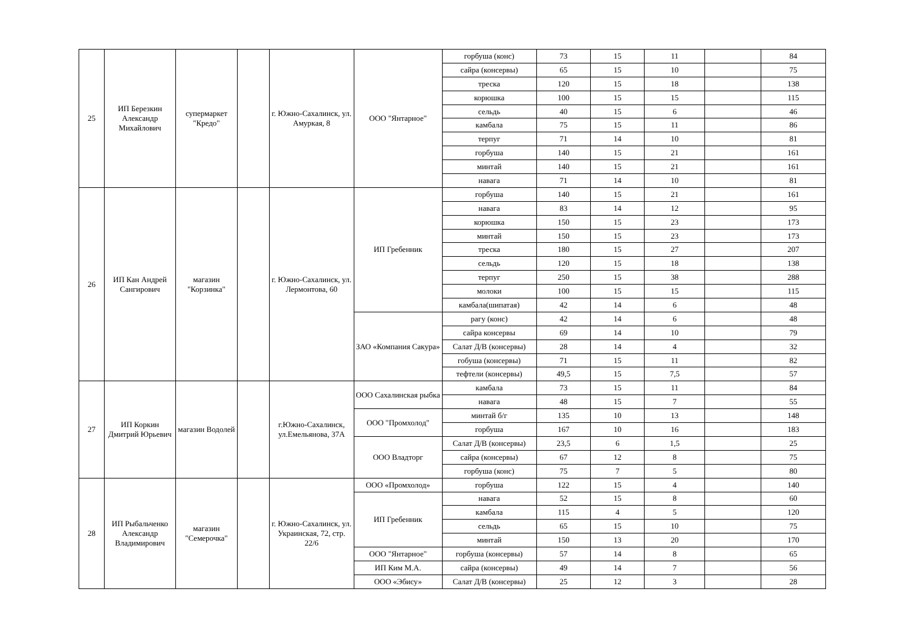| 25 | ИП Березкин Александр Михайлович | супермаркет "Кредо" | | г. Южно-Сахалинск, ул. Амуркая, 8 | ООО "Янтарное" | горбуша (конс) | 73 | 15 | 11 | | 84 |
| | | | | | | сайра (консервы) | 65 | 15 | 10 | | 75 |
| | | | | | | треска | 120 | 15 | 18 | | 138 |
| | | | | | | корюшка | 100 | 15 | 15 | | 115 |
| | | | | | | сельдь | 40 | 15 | 6 | | 46 |
| | | | | | | камбала | 75 | 15 | 11 | | 86 |
| | | | | | | терпуг | 71 | 14 | 10 | | 81 |
| | | | | | | горбуша | 140 | 15 | 21 | | 161 |
| | | | | | | минтай | 140 | 15 | 21 | | 161 |
| | | | | | | навага | 71 | 14 | 10 | | 81 |
| 26 | ИП Кан Андрей Сангирович | магазин "Корзинка" | | г. Южно-Сахалинск, ул. Лермонтова, 60 | ИП Гребенник | горбуша | 140 | 15 | 21 | | 161 |
| | | | | | | навага | 83 | 14 | 12 | | 95 |
| | | | | | | корюшка | 150 | 15 | 23 | | 173 |
| | | | | | | минтай | 150 | 15 | 23 | | 173 |
| | | | | | | треска | 180 | 15 | 27 | | 207 |
| | | | | | | сельдь | 120 | 15 | 18 | | 138 |
| | | | | | | терпуг | 250 | 15 | 38 | | 288 |
| | | | | | | молоки | 100 | 15 | 15 | | 115 |
| | | | | | | камбала(шипатая) | 42 | 14 | 6 | | 48 |
| | | | | | ЗАО «Компания Сакура» | рагу (конс) | 42 | 14 | 6 | | 48 |
| | | | | | | сайра консервы | 69 | 14 | 10 | | 79 |
| | | | | | | Салат Д/В (консервы) | 28 | 14 | 4 | | 32 |
| | | | | | | гобуша (консервы) | 71 | 15 | 11 | | 82 |
| | | | | | | тефтели (консервы) | 49,5 | 15 | 7,5 | | 57 |
| 27 | ИП Коркин Дмитрий Юрьевич | магазин Водолей | | г.Южно-Сахалинск, ул.Емельянова, 37А | ООО Сахалинская рыбка | камбала | 73 | 15 | 11 | | 84 |
| | | | | | | навага | 48 | 15 | 7 | | 55 |
| | | | | | ООО "Промхолод" | минтай б/г | 135 | 10 | 13 | | 148 |
| | | | | | | горбуша | 167 | 10 | 16 | | 183 |
| | | | | | ООО Владторг | Салат Д/В (консервы) | 23,5 | 6 | 1,5 | | 25 |
| | | | | | | сайра (консервы) | 67 | 12 | 8 | | 75 |
| | | | | | | горбуша (конс) | 75 | 7 | 5 | | 80 |
| 28 | ИП Рыбальченко Александр Владимирович | магазин "Семерочка" | | г. Южно-Сахалинск, ул. Украинская, 72, стр. 22/6 | ООО «Промхолод» | горбуша | 122 | 15 | 4 | | 140 |
| | | | | | ИП Гребенник | навага | 52 | 15 | 8 | | 60 |
| | | | | | | камбала | 115 | 4 | 5 | | 120 |
| | | | | | | сельдь | 65 | 15 | 10 | | 75 |
| | | | | | | минтай | 150 | 13 | 20 | | 170 |
| | | | | | ООО "Янтарное" | горбуша (консервы) | 57 | 14 | 8 | | 65 |
| | | | | | ИП Ким М.А. | сайра (консервы) | 49 | 14 | 7 | | 56 |
| | | | | | ООО «Эбису» | Салат Д/В (консервы) | 25 | 12 | 3 | | 28 |